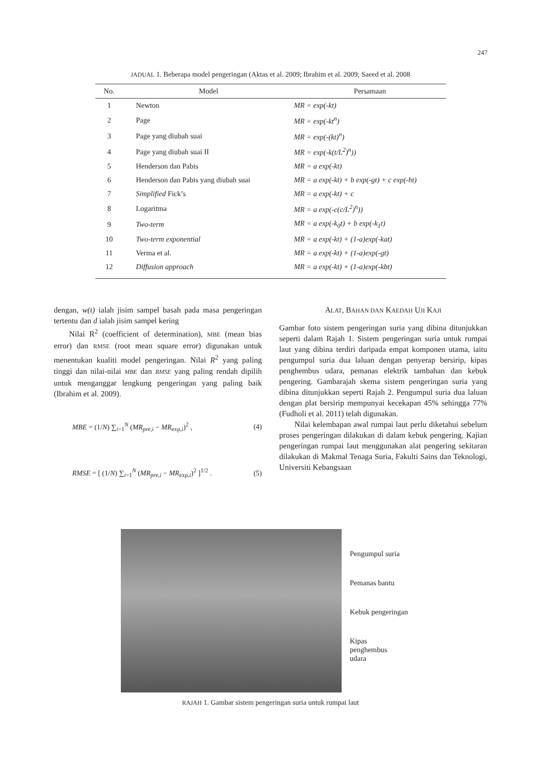247
JADUAL 1. Beberapa model pengeringan (Aktas et al. 2009; Ibrahim et al. 2009; Saeed et al. 2008
| No. | Model | Persamaan |
| --- | --- | --- |
| 1 | Newton | MR = exp(-kt) |
| 2 | Page | MR = exp(-kt<sup>n</sup>) |
| 3 | Page yang diubah suai | MR = exp(-(kt)<sup>n</sup>) |
| 4 | Page yang diubah suai II | MR = exp(-k(t/L<sup>2</sup>)<sup>n</sup>)) |
| 5 | Henderson dan Pabis | MR = a exp(-kt) |
| 6 | Henderson dan Pabis yang diubah suai | MR = a exp(-kt) + b exp(-gt) + c exp(-ht) |
| 7 | Simplified Fick’s | MR = a exp(-kt) + c |
| 8 | Logaritma | MR = a exp(-c(c/L<sup>2</sup>)<sup>n</sup>)) |
| 9 | Two-term | MR = a exp(-k<sub>0</sub>t) + b exp(-k<sub>1</sub>t) |
| 10 | Two-term exponential | MR = a exp(-kt) + (1-a)exp(-kat) |
| 11 | Verma et al. | MR = a exp(-kt) + (1-a)exp(-gt) |
| 12 | Diffusion approach | MR = a exp(-kt) + (1-a)exp(-kbt) |
dengan, w(t) ialah jisim sampel basah pada masa pengeringan tertentu dan d ialah jisim sampel kering
Nilai R<sup>2</sup> (coefficient of determination), MBE (mean bias error) dan RMSE (root mean square error) digunakan untuk menentukan kualiti model pengeringan. Nilai R<sup>2</sup> yang paling tinggi dan nilai-nilai MBE dan RMSE yang paling rendah dipilih untuk menganggar lengkung pengeringan yang paling baik (Ibrahim et al. 2009).
MBE = (1/N) ∑<sub>i=1</sub><sup>N</sup> (MR<sub>pre,i</sub> − MR<sub>exp,i</sub>)<sup>2</sup> , (4)
RMSE = [ (1/N) ∑<sub>i=1</sub><sup>N</sup> (MR<sub>pre,i</sub> − MR<sub>exp,i</sub>)<sup>2</sup> ]<sup>1/2</sup> . (5)
ALAT, BAHAN DAN KAEDAH UJI KAJI
Gambar foto sistem pengeringan suria yang dibina ditunjukkan seperti dalam Rajah 1. Sistem pengeringan suria untuk rumpai laut yang dibina terdiri daripada empat komponen utama, iaitu pengumpul suria dua laluan dengan penyerap bersirip, kipas penghembus udara, pemanas elektrik tambahan dan kebuk pengering. Gambarajah skema sistem pengeringan suria yang dibina ditunjukkan seperti Rajah 2. Pengumpul suria dua laluan dengan plat bersirip mempunyai kecekapan 45% sehingga 77% (Fudholi et al. 2011) telah digunakan.
Nilai kelembapan awal rumpai laut perlu diketahui sebelum proses pengeringan dilakukan di dalam kebuk pengering. Kajian pengeringan rumpai laut menggunakan alat pengering sekitaran dilakukan di Makmal Tenaga Suria, Fakulti Sains dan Teknologi, Universiti Kebangsaan
Pengumpul suria
Pemanas bantu
Kebuk pengeringan
Kipas
penghembus
udara
RAJAH 1. Gambar sistem pengeringan suria untuk rumpai laut